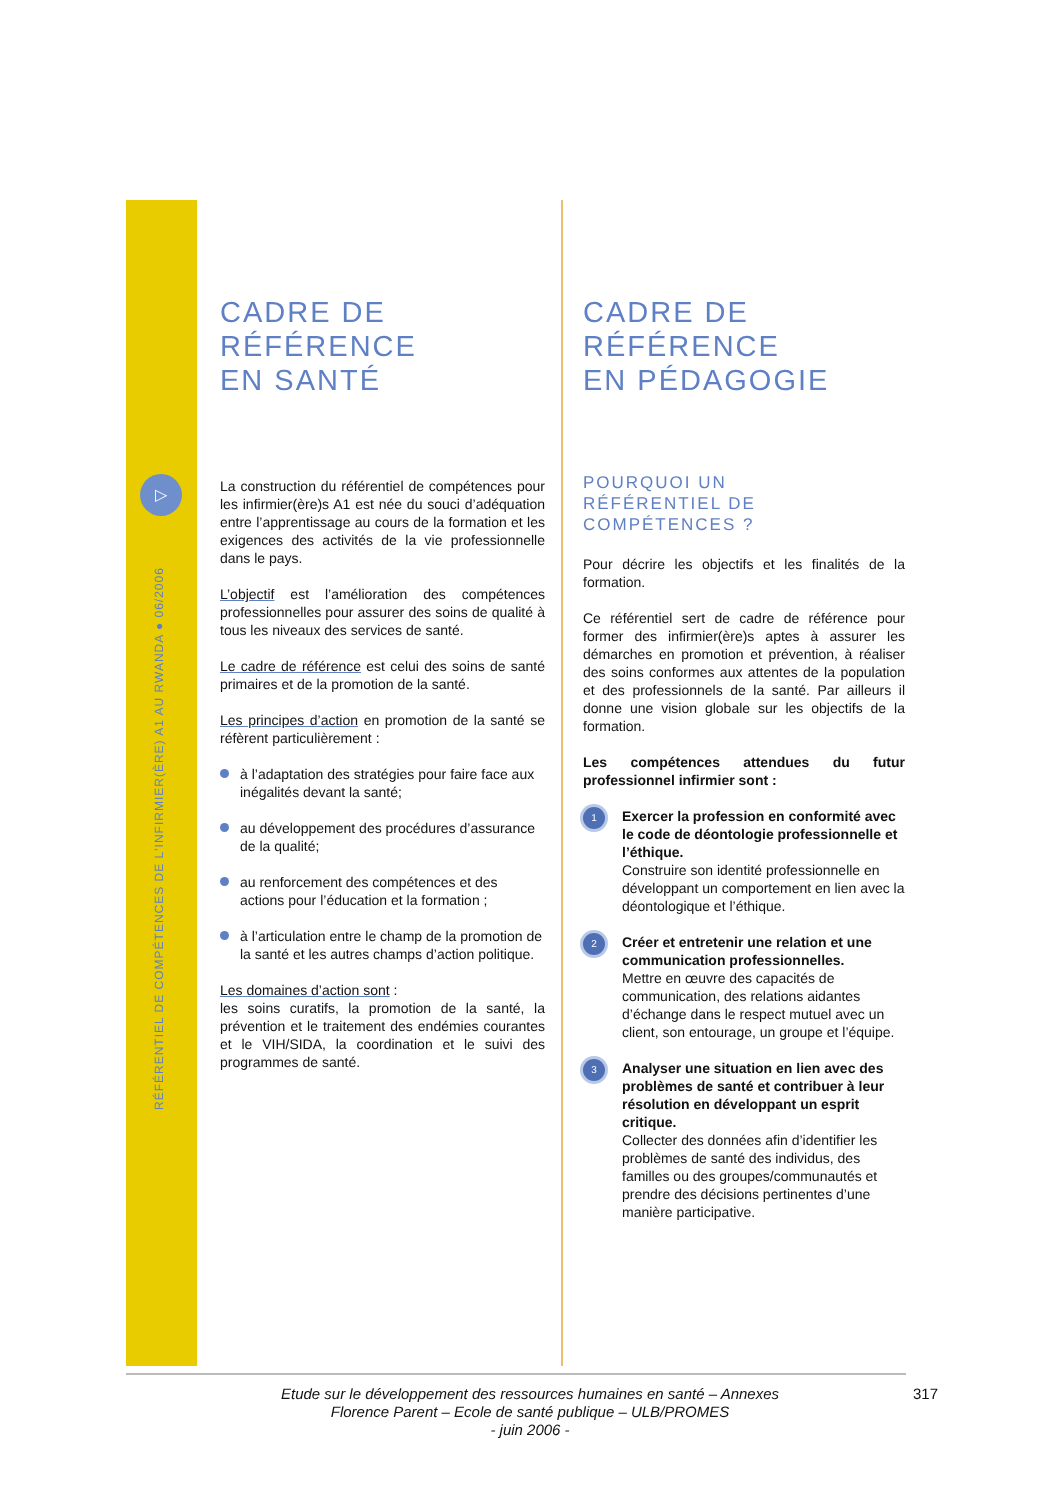▷
RÉFÉRENTIEL DE COMPÉTENCES DE L'INFIRMIER(ÈRE) A1 AU RWANDA ● 06/2006
CADRE DE
RÉFÉRENCE
EN SANTÉ
La construction du référentiel de compétences pour les infirmier(ère)s A1 est née du souci d’adéquation entre l’apprentissage au cours de la formation et les exigences des activités de la vie professionnelle dans le pays.
L’objectif est l’amélioration des compétences professionnelles pour assurer des soins de qualité à tous les niveaux des services de santé.
Le cadre de référence est celui des soins de santé primaires et de la promotion de la santé.
Les principes d’action en promotion de la santé se réfèrent particulièrement :
à l’adaptation des stratégies pour faire face aux inégalités devant la santé;
au développement des procédures d’assurance de la qualité;
au renforcement des compétences et des actions pour l’éducation et la formation ;
à l’articulation entre le champ de la promotion de la santé et les autres champs d’action politique.
Les domaines d’action sont :
les soins curatifs, la promotion de la santé, la prévention et le traitement des endémies courantes et le VIH/SIDA, la coordination et le suivi des programmes de santé.
CADRE DE
RÉFÉRENCE
EN PÉDAGOGIE
POURQUOI UN
RÉFÉRENTIEL DE
COMPÉTENCES ?
Pour décrire les objectifs et les finalités de la formation.
Ce référentiel sert de cadre de référence pour former des infirmier(ère)s aptes à assurer les démarches en promotion et prévention, à réaliser des soins conformes aux attentes de la population et des professionnels de la santé. Par ailleurs il donne une vision globale sur les objectifs de la formation.
Les compétences attendues du futur professionnel infirmier sont :
1
Exercer la profession en conformité avec le code de déontologie professionnelle et l’éthique.
Construire son identité professionnelle en développant un comportement en lien avec la déontologique et l’éthique.
2
Créer et entretenir une relation et une communication professionnelles.
Mettre en œuvre des capacités de communication, des relations aidantes d’échange dans le respect mutuel avec un client, son entourage, un groupe et l’équipe.
3
Analyser une situation en lien avec des problèmes de santé et contribuer à leur résolution en développant un esprit critique.
Collecter des données afin d’identifier les problèmes de santé des individus, des familles ou des groupes/communautés et prendre des décisions pertinentes d’une manière participative.
Etude sur le développement des ressources humaines en santé – Annexes
Florence Parent – Ecole de santé publique – ULB/PROMES
- juin 2006 -
317